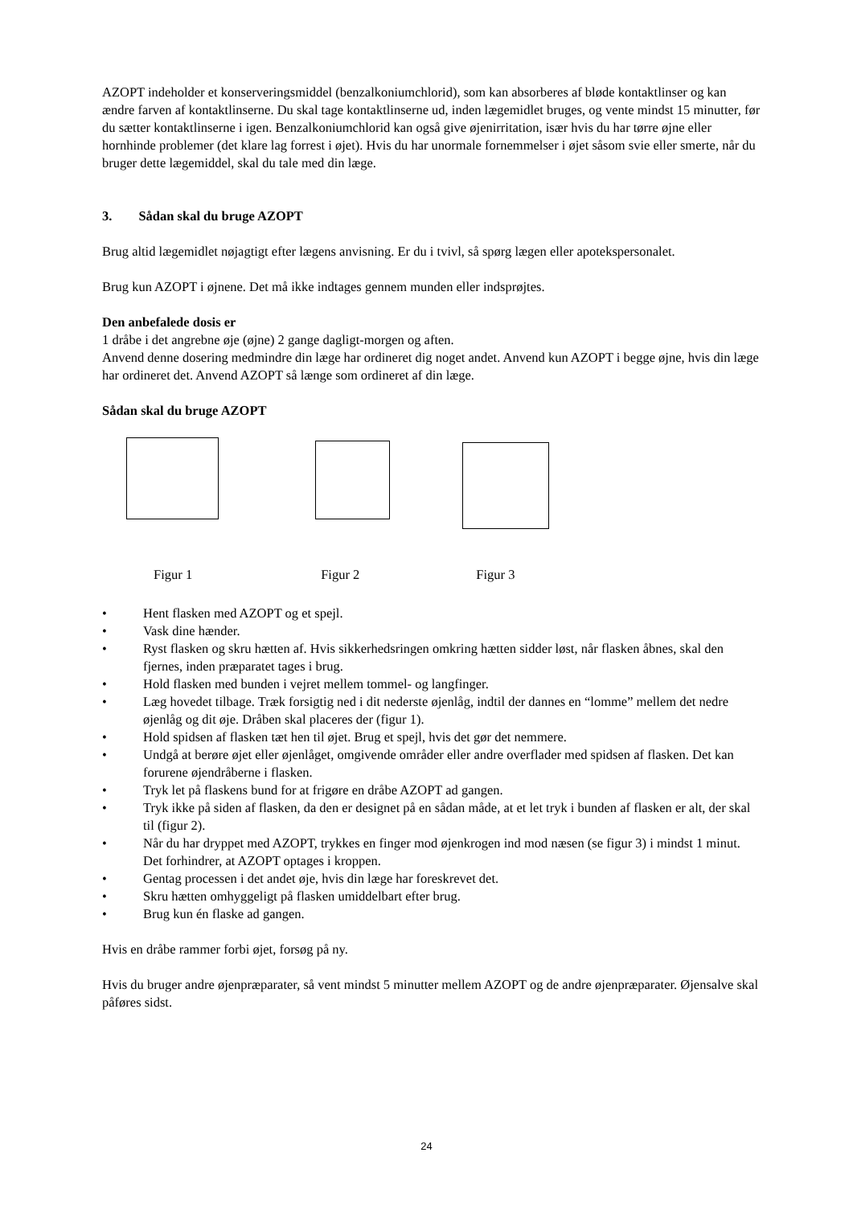AZOPT indeholder et konserveringsmiddel (benzalkoniumchlorid), som kan absorberes af bløde kontaktlinser og kan ændre farven af kontaktlinserne. Du skal tage kontaktlinserne ud, inden lægemidlet bruges, og vente mindst 15 minutter, før du sætter kontaktlinserne i igen. Benzalkoniumchlorid kan også give øjenirritation, især hvis du har tørre øjne eller hornhinde problemer (det klare lag forrest i øjet). Hvis du har unormale fornemmelser i øjet såsom svie eller smerte, når du bruger dette lægemiddel, skal du tale med din læge.
3. Sådan skal du bruge AZOPT
Brug altid lægemidlet nøjagtigt efter lægens anvisning. Er du i tvivl, så spørg lægen eller apotekspersonalet.
Brug kun AZOPT i øjnene. Det må ikke indtages gennem munden eller indsprøjtes.
Den anbefalede dosis er
1 dråbe i det angrebne øje (øjne) 2 gange dagligt-morgen og aften.
Anvend denne dosering medmindre din læge har ordineret dig noget andet. Anvend kun AZOPT i begge øjne, hvis din læge har ordineret det. Anvend AZOPT så længe som ordineret af din læge.
Sådan skal du bruge AZOPT
Figur 1 Figur 2 Figur 3
• Hent flasken med AZOPT og et spejl.
• Vask dine hænder.
• Ryst flasken og skru hætten af. Hvis sikkerhedsringen omkring hætten sidder løst, når flasken åbnes, skal den fjernes, inden præparatet tages i brug.
• Hold flasken med bunden i vejret mellem tommel- og langfinger.
• Læg hovedet tilbage. Træk forsigtig ned i dit nederste øjenlåg, indtil der dannes en “lomme” mellem det nedre øjenlåg og dit øje. Dråben skal placeres der (figur 1).
• Hold spidsen af flasken tæt hen til øjet. Brug et spejl, hvis det gør det nemmere.
• Undgå at berøre øjet eller øjenlåget, omgivende områder eller andre overflader med spidsen af flasken. Det kan forurene øjendråberne i flasken.
• Tryk let på flaskens bund for at frigøre en dråbe AZOPT ad gangen.
• Tryk ikke på siden af flasken, da den er designet på en sådan måde, at et let tryk i bunden af flasken er alt, der skal til (figur 2).
• Når du har dryppet med AZOPT, trykkes en finger mod øjenkrogen ind mod næsen (se figur 3) i mindst 1 minut. Det forhindrer, at AZOPT optages i kroppen.
• Gentag processen i det andet øje, hvis din læge har foreskrevet det.
• Skru hætten omhyggeligt på flasken umiddelbart efter brug.
• Brug kun én flaske ad gangen.
Hvis en dråbe rammer forbi øjet, forsøg på ny.
Hvis du bruger andre øjenpræparater, så vent mindst 5 minutter mellem AZOPT og de andre øjenpræparater. Øjensalve skal påføres sidst.
24